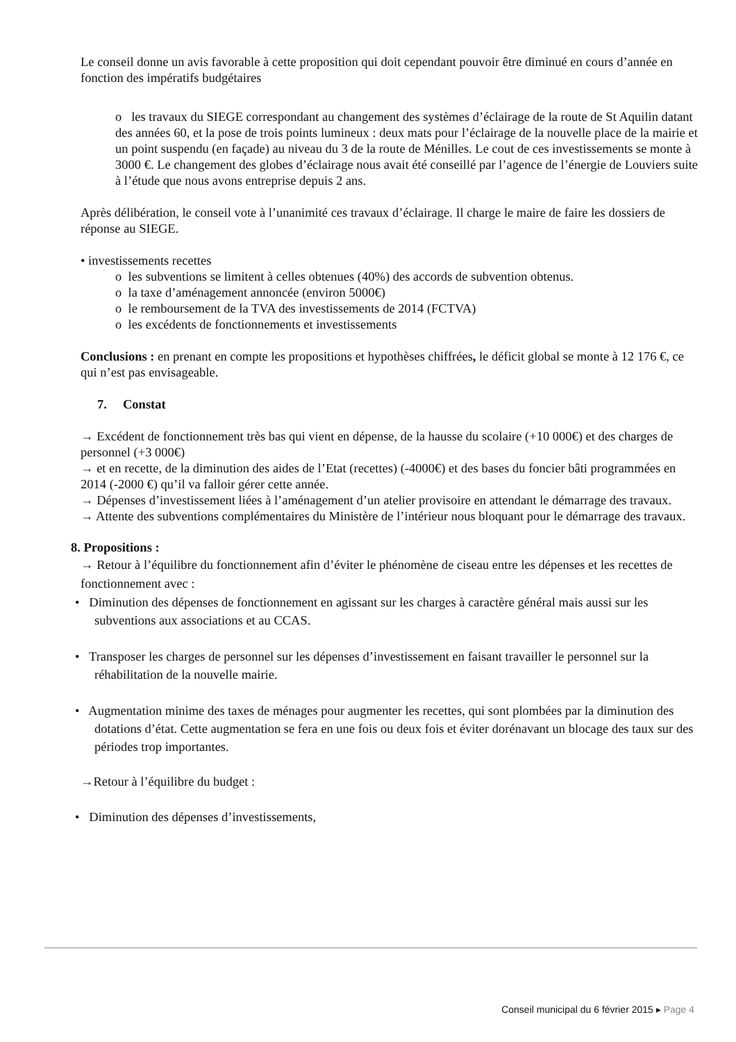Le conseil donne un avis favorable à cette proposition qui doit cependant pouvoir être diminué en cours d’année en fonction des impératifs budgétaires
o les travaux du SIEGE correspondant au changement des systèmes d’éclairage de la route de St Aquilin datant des années 60, et la pose de trois points lumineux : deux mats pour l’éclairage de la nouvelle place de la mairie et un point suspendu (en façade) au niveau du 3 de la route de Ménilles. Le cout de ces investissements se monte à 3000 €. Le changement des globes d’éclairage nous avait été conseillé par l’agence de l’énergie de Louviers suite à l’étude que nous avons entreprise depuis 2 ans.
Après délibération, le conseil vote à l’unanimité ces travaux d’éclairage. Il charge le maire de faire les dossiers de réponse au SIEGE.
• investissements recettes
o les subventions se limitent à celles obtenues (40%) des accords de subvention obtenus.
o la taxe d’aménagement annoncée (environ 5000€)
o le remboursement de la TVA des investissements de 2014 (FCTVA)
o les excédents de fonctionnements et investissements
Conclusions : en prenant en compte les propositions et hypothèses chiffrées, le déficit global se monte à 12 176 €, ce qui n’est pas envisageable.
7. Constat
→ Excédent de fonctionnement très bas qui vient en dépense, de la hausse du scolaire (+10 000€) et des charges de personnel (+3 000€)
→ et en recette, de la diminution des aides de l’Etat (recettes) (-4000€) et des bases du foncier bâti programmées en 2014 (-2000 €) qu’il va falloir gérer cette année.
→ Dépenses d’investissement liées à l’aménagement d’un atelier provisoire en attendant le démarrage des travaux.
→ Attente des subventions complémentaires du Ministère de l’intérieur nous bloquant pour le démarrage des travaux.
8. Propositions :
→ Retour à l’équilibre du fonctionnement afin d’éviter le phénomène de ciseau entre les dépenses et les recettes de fonctionnement avec :
• Diminution des dépenses de fonctionnement en agissant sur les charges à caractère général mais aussi sur les subventions aux associations et au CCAS.
• Transposer les charges de personnel sur les dépenses d’investissement en faisant travailler le personnel sur la réhabilitation de la nouvelle mairie.
• Augmentation minime des taxes de ménages pour augmenter les recettes, qui sont plombées par la diminution des dotations d’état. Cette augmentation se fera en une fois ou deux fois et éviter dorénavant un blocage des taux sur des périodes trop importantes.
→Retour à l’équilibre du budget :
• Diminution des dépenses d’investissements,
Conseil municipal du 6 février 2015 ▸ Page 4